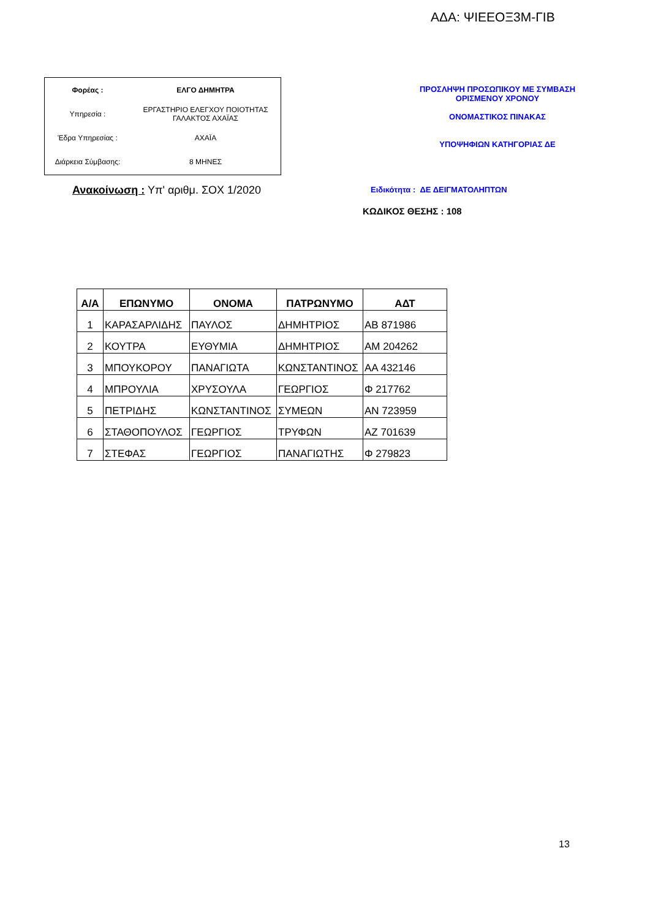ΑΔΑ: ΨΙΕΕΟΞ3Μ-ΓΙΒ
| Φορέας : | ΕΛΓΟ ΔΗΜΗΤΡΑ |
| Υπηρεσία : | ΕΡΓΑΣΤΗΡΙΟ ΕΛΕΓΧΟΥ ΠΟΙΟΤΗΤΑΣ ΓΑΛΑΚΤΟΣ ΑΧΑΪΑΣ |
| Έδρα Υπηρεσίας : | ΑΧΑΪΑ |
| Διάρκεια Σύμβασης: | 8 ΜΗΝΕΣ |
ΠΡΟΣΛΗΨΗ ΠΡΟΣΩΠΙΚΟΥ ΜΕ ΣΥΜΒΑΣΗ
ΟΡΙΣΜΕΝΟΥ ΧΡΟΝΟΥ
ΟΝΟΜΑΣΤΙΚΟΣ ΠΙΝΑΚΑΣ
ΥΠΟΨΗΦΙΩΝ ΚΑΤΗΓΟΡΙΑΣ ΔΕ
Ανακοίνωση : Υπ' αριθμ. ΣΟΧ 1/2020
Ειδικότητα : ΔΕ ΔΕΙΓΜΑΤΟΛΗΠΤΩΝ
ΚΩΔΙΚΟΣ ΘΕΣΗΣ : 108
| Α/Α | ΕΠΩΝΥΜΟ | ΟΝΟΜΑ | ΠΑΤΡΩΝΥΜΟ | ΑΔΤ |
| --- | --- | --- | --- | --- |
| 1 | ΚΑΡΑΣΑΡΛΙΔΗΣ | ΠΑΥΛΟΣ | ΔΗΜΗΤΡΙΟΣ | ΑΒ 871986 |
| 2 | ΚΟΥΤΡΑ | ΕΥΘΥΜΙΑ | ΔΗΜΗΤΡΙΟΣ | ΑΜ 204262 |
| 3 | ΜΠΟΥΚΟΡΟΥ | ΠΑΝΑΓΙΩΤΑ | ΚΩΝΣΤΑΝΤΙΝΟΣ | ΑΑ 432146 |
| 4 | ΜΠΡΟΥΛΙΑ | ΧΡΥΣΟΥΛΑ | ΓΕΩΡΓΙΟΣ | Φ 217762 |
| 5 | ΠΕΤΡΙΔΗΣ | ΚΩΝΣΤΑΝΤΙΝΟΣ | ΣΥΜΕΩΝ | ΑΝ 723959 |
| 6 | ΣΤΑΘΟΠΟΥΛΟΣ | ΓΕΩΡΓΙΟΣ | ΤΡΥΦΩΝ | ΑΖ 701639 |
| 7 | ΣΤΕΦΑΣ | ΓΕΩΡΓΙΟΣ | ΠΑΝΑΓΙΩΤΗΣ | Φ 279823 |
13